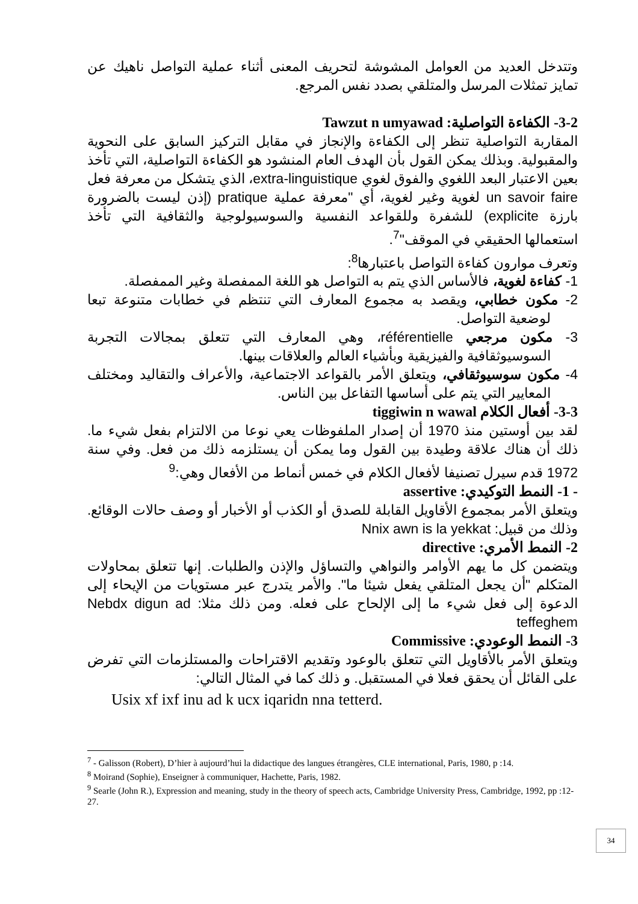وتتدخل العديد من العوامل المشوشة لتحريف المعنى أثناء عملية التواصل ناهيك عن تمايز تمثلات المرسل والمتلقي بصدد نفس المرجع.
3-2- الكفاءة التواصلية: Tawzut n umyawad
المقاربة التواصلية تنظر إلى الكفاءة والإنجاز في مقابل التركيز السابق على النحوية والمقبولية. وبذلك يمكن القول بأن الهدف العام المنشود هو الكفاءة التواصلية، التي تأخذ بعين الاعتبار البعد اللغوي والفوق لغوي extra-linguistique، الذي يتشكل من معرفة فعل un savoir faire لغوية وغير لغوية، أي "معرفة عملية pratique (إذن ليست بالضرورة بارزة explicite) للشفرة وللقواعد النفسية والسوسيولوجية والثقافية التي تأخذ استعمالها الحقيقي في الموقف"<sup>7</sup>.
وتعرف موارون كفاءة التواصل باعتبارها<sup>8</sup>:
1- كفاءة لغوية، فالأساس الذي يتم به التواصل هو اللغة الممفصلة وغير الممفصلة.
2- مكون خطابي، ويقصد به مجموع المعارف التي تنتظم في خطابات متنوعة تبعا لوضعية التواصل.
3- مكون مرجعي référentielle، وهي المعارف التي تتعلق بمجالات التجربة السوسيوثقافية والفيزيقية وبأشياء العالم والعلاقات بينها.
4- مكون سوسيوثقافي، ويتعلق الأمر بالقواعد الاجتماعية، والأعراف والتقاليد ومختلف المعايير التي يتم على أساسها التفاعل بين الناس.
3-3- أفعال الكلام tiggiwin n wawal
لقد بين أوستين منذ 1970 أن إصدار الملفوظات يعي نوعا من الالتزام بفعل شيء ما. ذلك أن هناك علاقة وطيدة بين القول وما يمكن أن يستلزمه ذلك من فعل. وفي سنة 1972 قدم سيرل تصنيفا لأفعال الكلام في خمس أنماط من الأفعال وهي:<sup>9</sup>
- 1- النمط التوكيدي: assertive
ويتعلق الأمر بمجموع الأقاويل القابلة للصدق أو الكذب أو الأخبار أو وصف حالات الوقائع. وذلك من قبيل: Nnix awn is la yekkat
2- النمط الأمري: directive
ويتضمن كل ما يهم الأوامر والنواهي والتساؤل والإذن والطلبات. إنها تتعلق بمحاولات المتكلم "أن يجعل المتلقي يفعل شيئا ما". والأمر يتدرج عبر مستويات من الإيحاء إلى الدعوة إلى فعل شيء ما إلى الإلحاح على فعله. ومن ذلك مثلا: Nebdx digun ad teffeghem
3- النمط الوعودي: Commissive
ويتعلق الأمر بالأقاويل التي تتعلق بالوعود وتقديم الاقتراحات والمستلزمات التي تفرض على القائل أن يحقق فعلا في المستقبل. و ذلك كما في المثال التالي:
Usix xf ixf inu ad k ucx iqaridn nna tetterd.
<sup>7</sup> - Galisson (Robert), D’hier à aujourd’hui la didactique des langues étrangères, CLE international, Paris, 1980, p :14.
<sup>8</sup> Moirand (Sophie), Enseigner à communiquer, Hachette, Paris, 1982.
<sup>9</sup> Searle (John R.), Expression and meaning, study in the theory of speech acts, Cambridge University Press, Cambridge, 1992, pp :12-27.
34